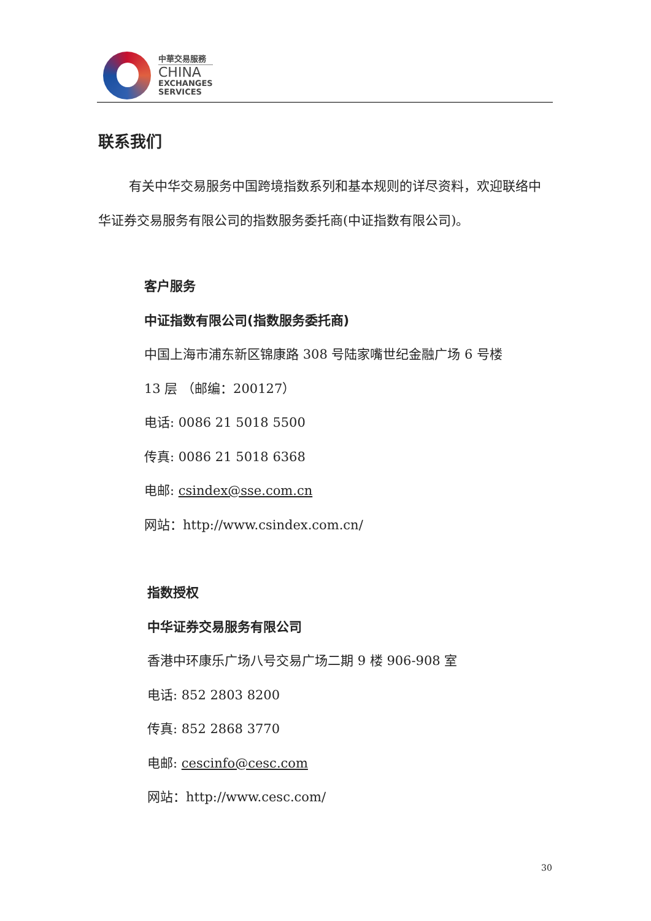中華交易服務
CHINA
EXCHANGES
SERVICES
联系我们
有关中华交易服务中国跨境指数系列和基本规则的详尽资料，欢迎联络中华证券交易服务有限公司的指数服务委托商(中证指数有限公司)。
客户服务
中证指数有限公司(指数服务委托商)
中国上海市浦东新区锦康路 308 号陆家嘴世纪金融广场 6 号楼
13 层 （邮编：200127）
电话: 0086 21 5018 5500
传真: 0086 21 5018 6368
电邮: csindex@sse.com.cn
网站：http://www.csindex.com.cn/
指数授权
中华证券交易服务有限公司
香港中环康乐广场八号交易广场二期 9 楼 906-908 室
电话: 852 2803 8200
传真: 852 2868 3770
电邮: cescinfo@cesc.com
网站：http://www.cesc.com/
30